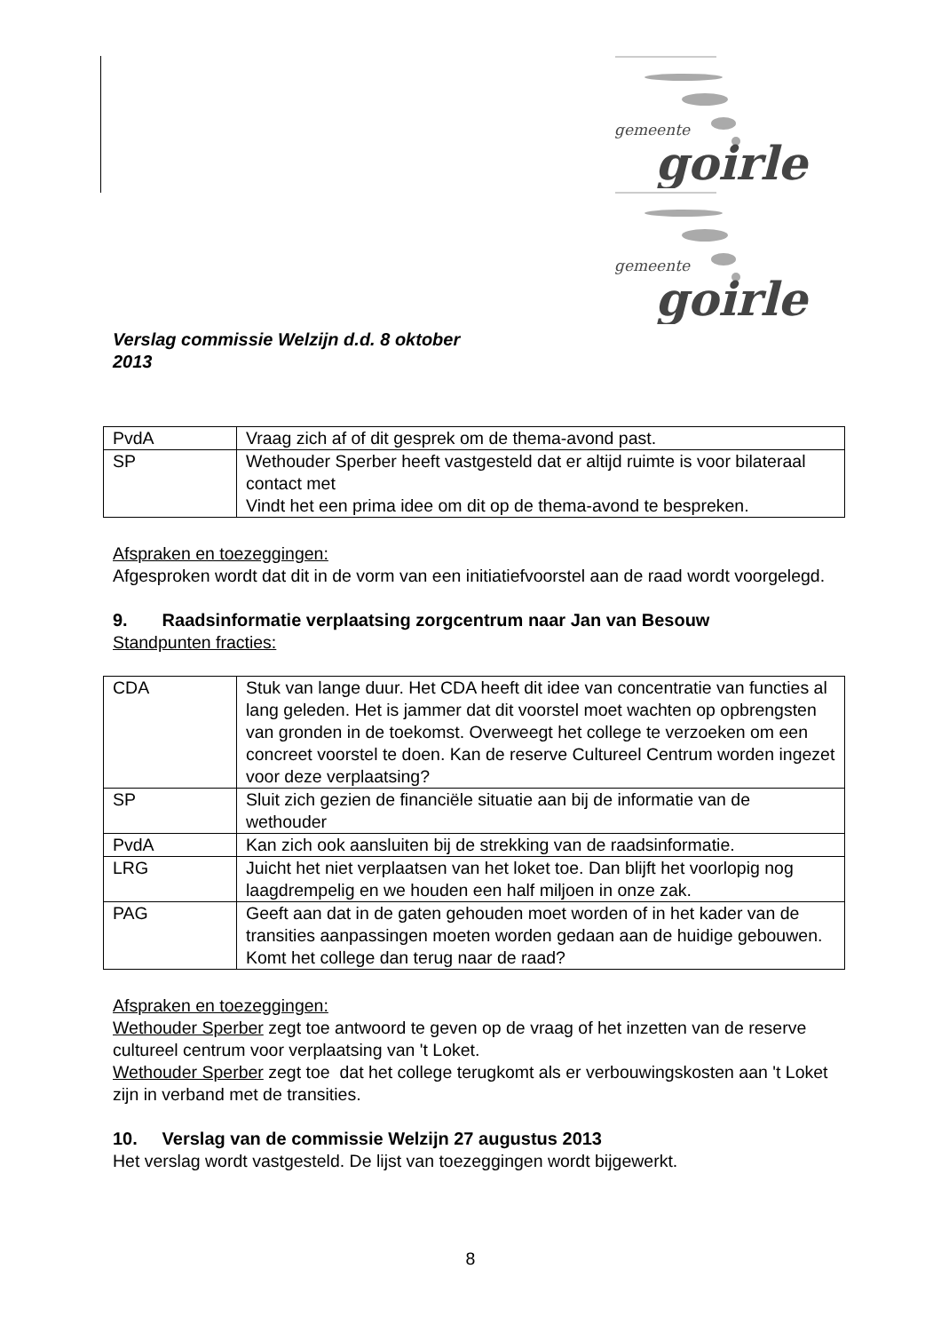gemeente
goirle
gemeente
goirle
Verslag commissie Welzijn d.d. 8 oktober
2013
| PvdA | Vraag zich af of dit gesprek om de thema-avond past. |
| SP | Wethouder Sperber heeft vastgesteld dat er altijd ruimte is voor bilateraal contact met Vindt het een prima idee om dit op de thema-avond te bespreken. |
Afspraken en toezeggingen:
Afgesproken wordt dat dit in de vorm van een initiatiefvoorstel aan de raad wordt voorgelegd.
9. Raadsinformatie verplaatsing zorgcentrum naar Jan van Besouw
Standpunten fracties:
| CDA | Stuk van lange duur. Het CDA heeft dit idee van concentratie van functies al lang geleden. Het is jammer dat dit voorstel moet wachten op opbrengsten van gronden in de toekomst. Overweegt het college te verzoeken om een concreet voorstel te doen. Kan de reserve Cultureel Centrum worden ingezet voor deze verplaatsing? |
| SP | Sluit zich gezien de financiële situatie aan bij de informatie van de wethouder |
| PvdA | Kan zich ook aansluiten bij de strekking van de raadsinformatie. |
| LRG | Juicht het niet verplaatsen van het loket toe. Dan blijft het voorlopig nog laagdrempelig en we houden een half miljoen in onze zak. |
| PAG | Geeft aan dat in de gaten gehouden moet worden of in het kader van de transities aanpassingen moeten worden gedaan aan de huidige gebouwen. Komt het college dan terug naar de raad? |
Afspraken en toezeggingen:
Wethouder Sperber zegt toe antwoord te geven op de vraag of het inzetten van de reserve cultureel centrum voor verplaatsing van 't Loket.
Wethouder Sperber zegt toe dat het college terugkomt als er verbouwingskosten aan 't Loket zijn in verband met de transities.
10. Verslag van de commissie Welzijn 27 augustus 2013
Het verslag wordt vastgesteld. De lijst van toezeggingen wordt bijgewerkt.
8